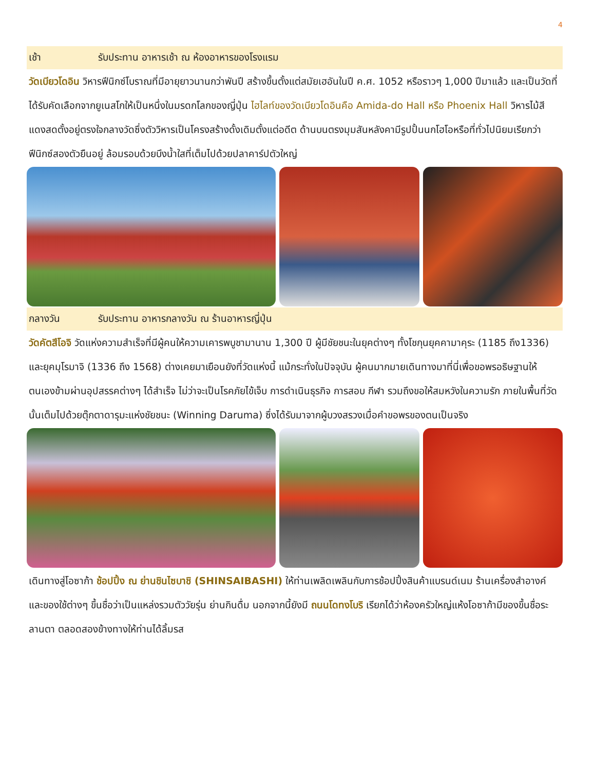4
เช้า รับประทาน อาหารเช้า ณ ห้องอาหารของโรงแรม
วัดเบียวโดอิน วิหารฟีนิกซ์โบราณที่มีอายุยาวนานกว่าพันปี สร้างขึ้นตั้งแต่สมัยเฮอันในปี ค.ศ. 1052 หรือราวๆ 1,000 ปีมาแล้ว และเป็นวัดที่ได้รับคัดเลือกจากยูเนสโกให้เป็นหนึ่งในมรดกโลกของญี่ปุ่น ไฮไลท์ของวัดเบียวโดอินคือ Amida-do Hall หรือ Phoenix Hall วิหารไม้สีแดงสดตั้งอยู่ตรงใจกลางวัดซึ่งตัววิหารเป็นโครงสร้างดั้งเดิมตั้งแต่อดีต ด้านบนตรงมุมสันหลังคามีรูปปั้นนกโฮโอหรือที่ทั่วไปนิยมเรียกว่าฟีนิกซ์สองตัวยืนอยู่ ล้อมรอบด้วยบึงน้ำใสที่เต็มไปด้วยปลาคาร์ปตัวใหญ่
กลางวัน รับประทาน อาหารกลางวัน ณ ร้านอาหารญี่ปุ่น
วัดคัตสึโอจิ วัดแห่งความสำเร็จที่มีผู้คนให้ความเคารพบูชามานาน 1,300 ปี ผู้มีชัยชนะในยุคต่างๆ ทั้งโชกุนยุคคามาคุระ (1185 ถึง1336) และยุคมุโรมาจิ (1336 ถึง 1568) ต่างเคยมาเยือนยังที่วัดแห่งนี้ แม้กระทั่งในปัจจุบัน ผู้คนมากมายเดินทางมาที่นี่เพื่อขอพรอธิษฐานให้ตนเองข้ามผ่านอุปสรรคต่างๆ ได้สำเร็จ ไม่ว่าจะเป็นโรคภัยไข้เจ็บ การดำเนินธุรกิจ การสอบ กีฬา รวมถึงขอให้สมหวังในความรัก ภายในพื้นที่วัดนั้นเต็มไปด้วยตุ๊กตาดารุมะแห่งชัยชนะ (Winning Daruma) ซึ่งได้รับมาจากผู้บวงสรวงเมื่อคำขอพรของตนเป็นจริง
เดินทางสู่โอซาก้า ช้อปปิ้ง ณ ย่านชินไซบาชิ (SHINSAIBASHI) ให้ท่านเพลิดเพลินกับการช้อปปิ้งสินค้าแบรนด์เนม ร้านเครื่องสำอางค์ และของใช้ต่างๆ ขึ้นชื่อว่าเป็นแหล่งรวมตัววัยรุ่น ย่านกินดื่ม นอกจากนี้ยังมี ถนนโดทงโบริ เรียกได้ว่าห้องครัวใหญ่แห้งโอซาก้ามีของขึ้นชื่อระลานตา ตลอดสองข้างทางให้ท่านได้ลิ้มรส